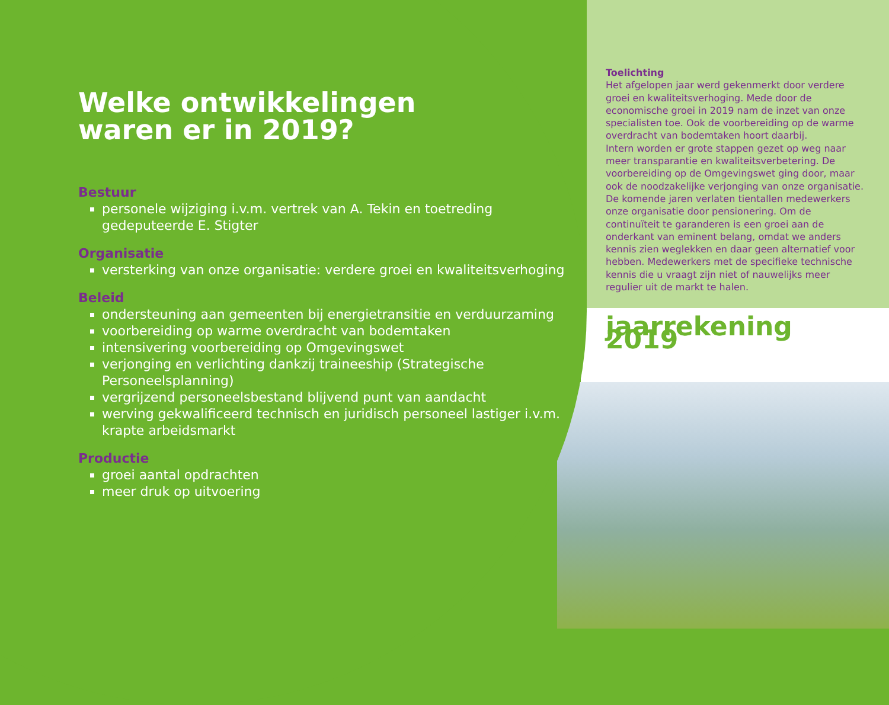Welke ontwikkelingen
waren er in 2019?
Bestuur
personele wijziging i.v.m. vertrek van A. Tekin en toetreding gedeputeerde E. Stigter
Organisatie
versterking van onze organisatie: verdere groei en kwaliteitsverhoging
Beleid
ondersteuning aan gemeenten bij energietransitie en verduurzaming
voorbereiding op warme overdracht van bodemtaken
intensivering voorbereiding op Omgevingswet
verjonging en verlichting dankzij traineeship (Strategische Personeelsplanning)
vergrijzend personeelsbestand blijvend punt van aandacht
werving gekwalificeerd technisch en juridisch personeel lastiger i.v.m. krapte arbeidsmarkt
Productie
groei aantal opdrachten
meer druk op uitvoering
Toelichting
Het afgelopen jaar werd gekenmerkt door verdere groei en kwaliteitsverhoging. Mede door de economische groei in 2019 nam de inzet van onze specialisten toe. Ook de voorbereiding op de warme overdracht van bodemtaken hoort daarbij.
Intern worden er grote stappen gezet op weg naar meer transparantie en kwaliteitsverbetering. De voorbereiding op de Omgevingswet ging door, maar ook de noodzakelijke verjonging van onze organisatie. De komende jaren verlaten tientallen medewerkers onze organisatie door pensionering. Om de continuïteit te garanderen is een groei aan de onderkant van eminent belang, omdat we anders kennis zien weglekken en daar geen alternatief voor hebben. Medewerkers met de specifieke technische kennis die u vraagt zijn niet of nauwelijks meer regulier uit de markt te halen.
jaarrekening 2019